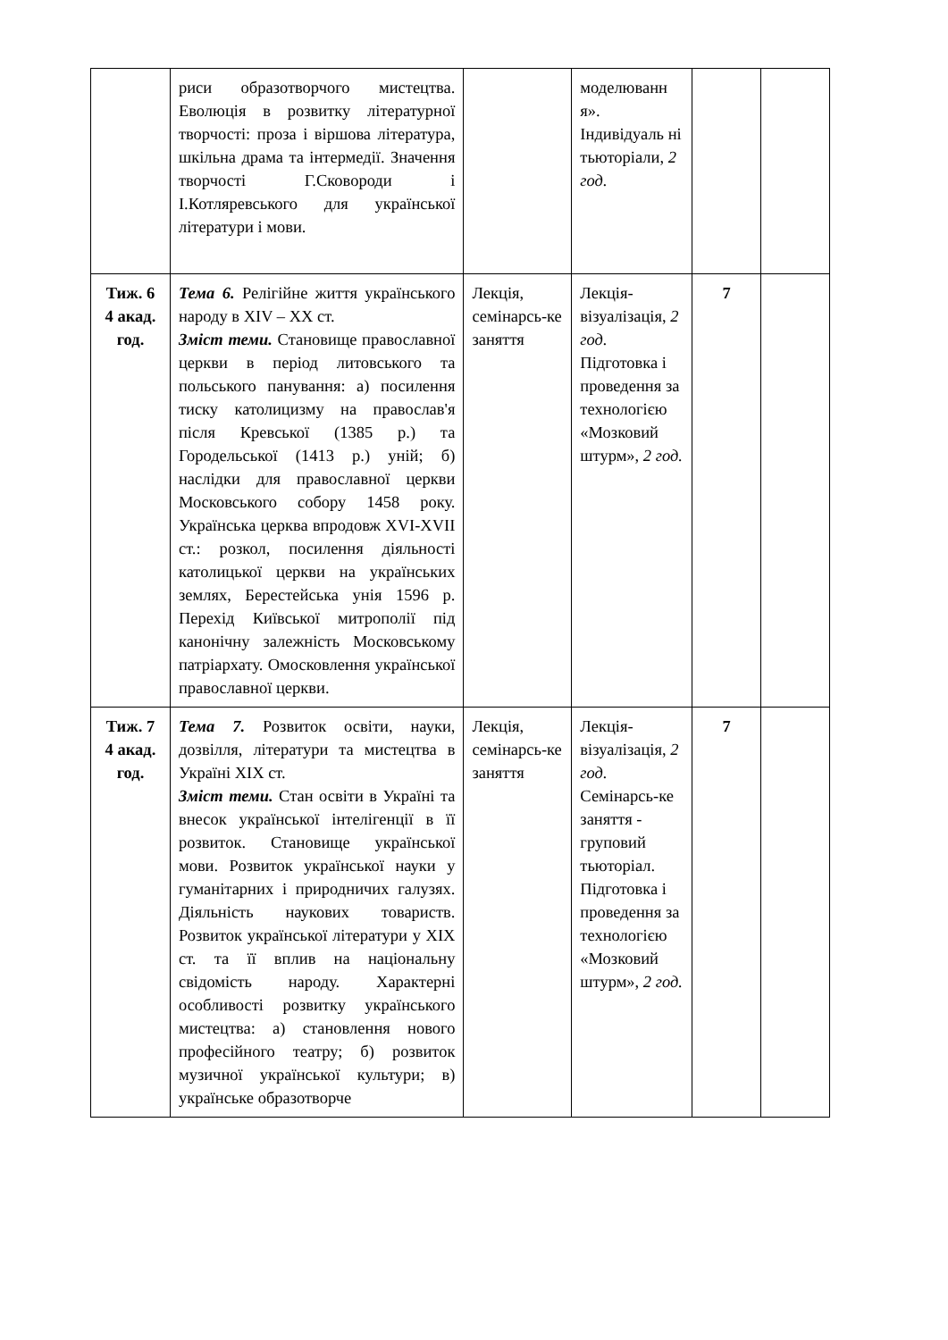| | риси образотворчого мистецтва. Еволюція в розвитку літературної творчості: проза і віршова література, шкільна драма та інтермедії. Значення творчості Г.Сковороди і І.Котляревського для української літератури і мови. | | моделюванн я». Індивідуаль ні тьюторіали, 2 год. | | |
| Тиж. 6 4 акад. год. | Тема 6. Релігійне життя українського народу в XIV – XX ст. Зміст теми. Становище православної церкви в період литовського та польського панування: а) посилення тиску католицизму на православ'я після Кревської (1385 р.) та Городельської (1413 р.) уній; б) наслідки для православної церкви Московського собору 1458 року. Українська церква впродовж XVI-XVII ст.: розкол, посилення діяльності католицької церкви на українських землях, Берестейська унія 1596 р. Перехід Київської митрополії під канонічну залежність Московському патріархату. Омосковлення української православної церкви. | Лекція, семінарсь-ке заняття | Лекція-візуалізація, 2 год. Підготовка і проведення за технологією «Мозковий штурм», 2 год. | 7 | |
| Тиж. 7 4 акад. год. | Тема 7. Розвиток освіти, науки, дозвілля, літератури та мистецтва в Україні XIX ст. Зміст теми. Стан освіти в Україні та внесок української інтелігенції в її розвиток. Становище української мови. Розвиток української науки у гуманітарних і природничих галузях. Діяльність наукових товариств. Розвиток української літератури у XIX ст. та її вплив на національну свідомість народу. Характерні особливості розвитку українського мистецтва: а) становлення нового професійного театру; б) розвиток музичної української культури; в) українське образотворче | Лекція, семінарсь-ке заняття | Лекція-візуалізація, 2 год. Семінарсь-ке заняття - груповий тьюторіал. Підготовка і проведення за технологією «Мозковий штурм», 2 год. | 7 | |